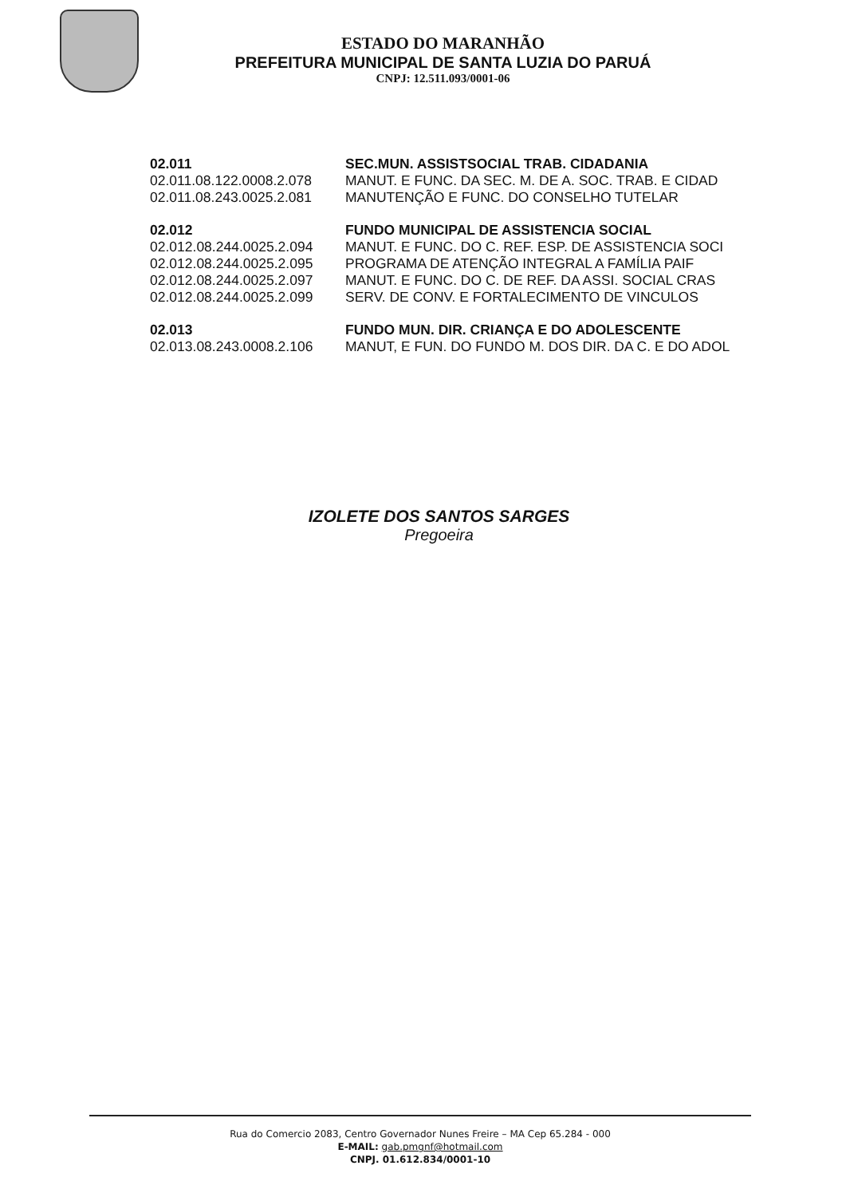ESTADO DO MARANHÃO
PREFEITURA MUNICIPAL DE SANTA LUZIA DO PARUÁ
CNPJ: 12.511.093/0001-06
| 02.011 | SEC.MUN. ASSISTSOCIAL TRAB. CIDADANIA |
| --- | --- |
| 02.011.08.122.0008.2.078 | MANUT. E FUNC. DA SEC. M. DE A. SOC. TRAB. E CIDAD |
| 02.011.08.243.0025.2.081 | MANUTENÇÃO E FUNC. DO CONSELHO TUTELAR |
| 02.012 | FUNDO MUNICIPAL DE ASSISTENCIA SOCIAL |
| 02.012.08.244.0025.2.094 | MANUT. E FUNC. DO C. REF. ESP. DE ASSISTENCIA SOCI |
| 02.012.08.244.0025.2.095 | PROGRAMA DE ATENÇÃO INTEGRAL A FAMÍLIA PAIF |
| 02.012.08.244.0025.2.097 | MANUT. E FUNC. DO C. DE REF. DA ASSI. SOCIAL CRAS |
| 02.012.08.244.0025.2.099 | SERV. DE CONV. E FORTALECIMENTO DE VINCULOS |
| 02.013 | FUNDO MUN. DIR. CRIANÇA E DO ADOLESCENTE |
| 02.013.08.243.0008.2.106 | MANUT, E FUN. DO FUNDO M. DOS DIR. DA C. E DO ADOL |
IZOLETE DOS SANTOS SARGES
Pregoeira
Rua do Comercio 2083, Centro Governador Nunes Freire – MA Cep 65.284 - 000
E-MAIL: gab.pmgnf@hotmail.com
CNPJ. 01.612.834/0001-10